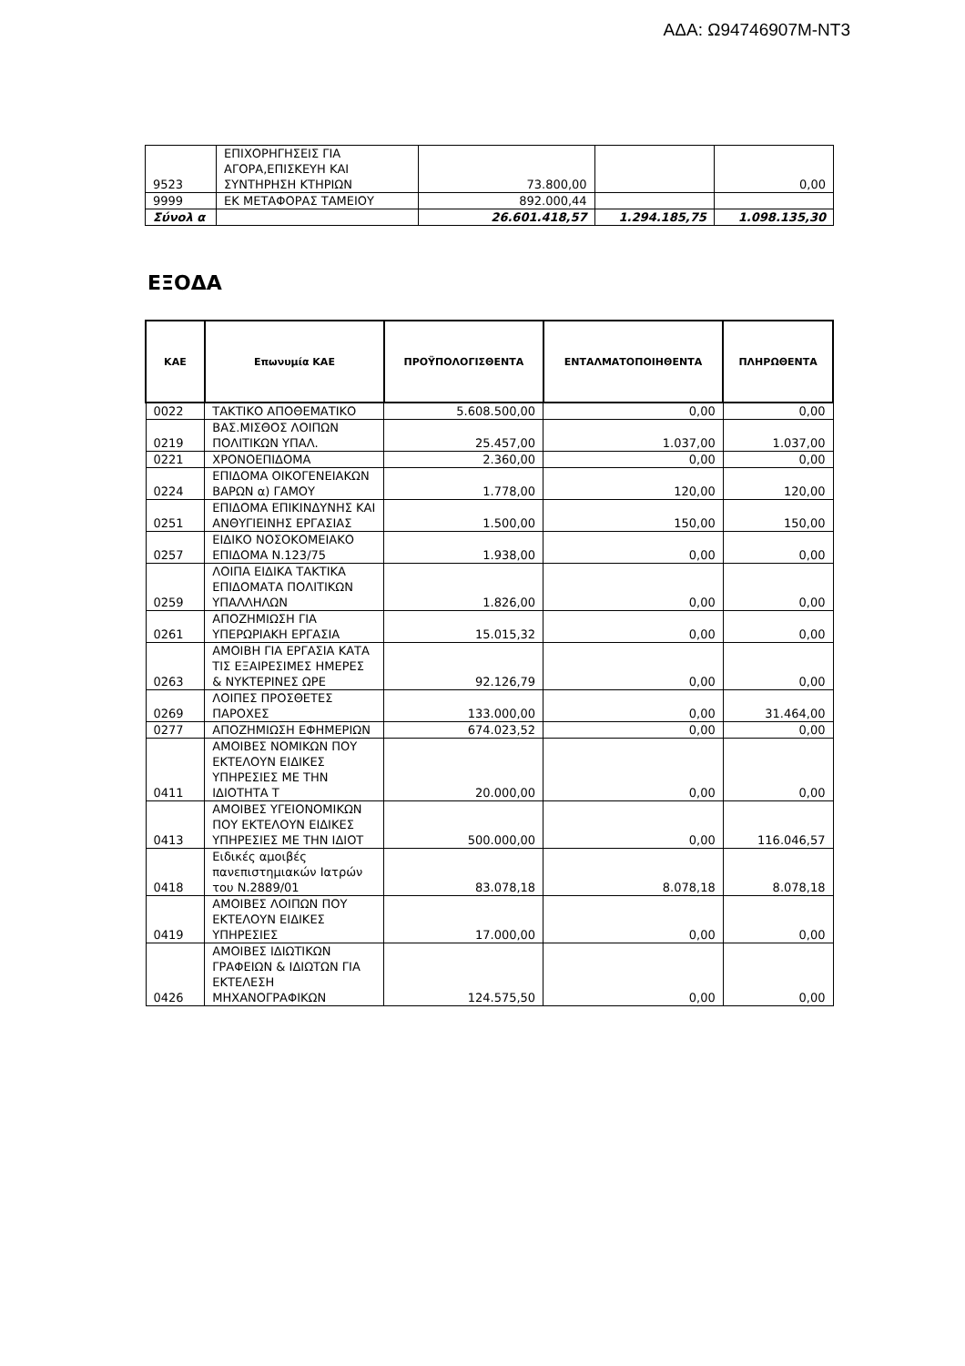ΑΔΑ: Ω94746907Μ-ΝΤ3
| 9523 | ΕΠΙΧΟΡΗΓΗΣΕΙΣ ΓΙΑ ΑΓΟΡΑ,ΕΠΙΣΚΕΥΗ ΚΑΙ ΣΥΝΤΗΡΗΣΗ ΚΤΗΡΙΩΝ | 73.800,00 | | 0,00 |
| 9999 | ΕΚ ΜΕΤΑΦΟΡΑΣ ΤΑΜΕΙΟΥ | 892.000,44 | | |
| Σύνολ α | | 26.601.418,57 | 1.294.185,75 | 1.098.135,30 |
ΕΞΟΔΑ
| ΚΑΕ | Επωνυμία ΚΑΕ | ΠΡΟΫΠΟΛΟΓΙΣΘΕΝΤΑ | ΕΝΤΑΛΜΑΤΟΠΟΙΗΘΕΝΤΑ | ΠΛΗΡΩΘΕΝΤΑ |
| --- | --- | --- | --- | --- |
| 0022 | ΤΑΚΤΙΚΟ ΑΠΟΘΕΜΑΤΙΚΟ | 5.608.500,00 | 0,00 | 0,00 |
| 0219 | ΒΑΣ.ΜΙΣΘΟΣ ΛΟΙΠΩΝ ΠΟΛΙΤΙΚΩΝ ΥΠΑΛ. | 25.457,00 | 1.037,00 | 1.037,00 |
| 0221 | ΧΡΟΝΟΕΠΙΔΟΜΑ | 2.360,00 | 0,00 | 0,00 |
| 0224 | ΕΠΙΔΟΜΑ ΟΙΚΟΓΕΝΕΙΑΚΩΝ ΒΑΡΩΝ α) ΓΑΜΟΥ | 1.778,00 | 120,00 | 120,00 |
| 0251 | ΕΠΙΔΟΜΑ ΕΠΙΚΙΝΔΥΝΗΣ ΚΑΙ ΑΝΘΥΓΙΕΙΝΗΣ ΕΡΓΑΣΙΑΣ | 1.500,00 | 150,00 | 150,00 |
| 0257 | ΕΙΔΙΚΟ ΝΟΣΟΚΟΜΕΙΑΚΟ ΕΠΙΔΟΜΑ Ν.123/75 | 1.938,00 | 0,00 | 0,00 |
| 0259 | ΛΟΙΠΑ ΕΙΔΙΚΑ ΤΑΚΤΙΚΑ ΕΠΙΔΟΜΑΤΑ ΠΟΛΙΤΙΚΩΝ ΥΠΑΛΛΗΛΩΝ | 1.826,00 | 0,00 | 0,00 |
| 0261 | ΑΠΟΖΗΜΙΩΣΗ ΓΙΑ ΥΠΕΡΩΡΙΑΚΗ ΕΡΓΑΣΙΑ | 15.015,32 | 0,00 | 0,00 |
| 0263 | ΑΜΟΙΒΗ ΓΙΑ ΕΡΓΑΣΙΑ ΚΑΤΑ ΤΙΣ ΕΞΑΙΡΕΣΙΜΕΣ ΗΜΕΡΕΣ & ΝΥΚΤΕΡΙΝΕΣ ΩΡΕ | 92.126,79 | 0,00 | 0,00 |
| 0269 | ΛΟΙΠΕΣ ΠΡΟΣΘΕΤΕΣ ΠΑΡΟΧΕΣ | 133.000,00 | 0,00 | 31.464,00 |
| 0277 | ΑΠΟΖΗΜΙΩΣΗ ΕΦΗΜΕΡΙΩΝ | 674.023,52 | 0,00 | 0,00 |
| 0411 | ΑΜΟΙΒΕΣ ΝΟΜΙΚΩΝ ΠΟΥ ΕΚΤΕΛΟΥΝ ΕΙΔΙΚΕΣ ΥΠΗΡΕΣΙΕΣ ΜΕ ΤΗΝ ΙΔΙΟΤΗΤΑ Τ | 20.000,00 | 0,00 | 0,00 |
| 0413 | ΑΜΟΙΒΕΣ ΥΓΕΙΟΝΟΜΙΚΩΝ ΠΟΥ ΕΚΤΕΛΟΥΝ ΕΙΔΙΚΕΣ ΥΠΗΡΕΣΙΕΣ ΜΕ ΤΗΝ ΙΔΙΟΤ | 500.000,00 | 0,00 | 116.046,57 |
| 0418 | Ειδικές αμοιβές πανεπιστημιακών Ιατρών του Ν.2889/01 | 83.078,18 | 8.078,18 | 8.078,18 |
| 0419 | ΑΜΟΙΒΕΣ ΛΟΙΠΩΝ ΠΟΥ ΕΚΤΕΛΟΥΝ ΕΙΔΙΚΕΣ ΥΠΗΡΕΣΙΕΣ | 17.000,00 | 0,00 | 0,00 |
| 0426 | ΑΜΟΙΒΕΣ ΙΔΙΩΤΙΚΩΝ ΓΡΑΦΕΙΩΝ & ΙΔΙΩΤΩΝ ΓΙΑ ΕΚΤΕΛΕΣΗ ΜΗΧΑΝΟΓΡΑΦΙΚΩΝ | 124.575,50 | 0,00 | 0,00 |